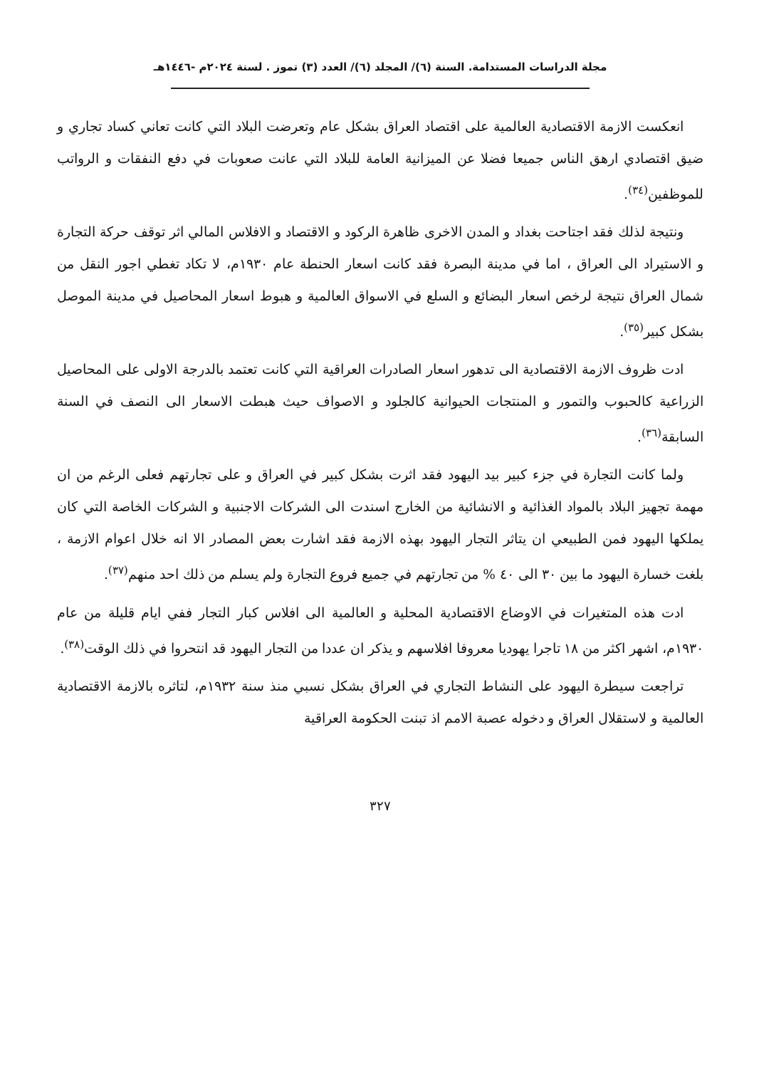مجلة الدراسات المستدامة. السنة (٦)/ المجلد (٦)/ العدد (٣) تموز . لسنة ٢٠٢٤م -١٤٤٦هـ
انعكست الازمة الاقتصادية العالمية على اقتصاد العراق بشكل عام وتعرضت البلاد التي كانت تعاني كساد تجاري و ضيق اقتصادي ارهق الناس جميعا فضلا عن الميزانية العامة للبلاد التي عانت صعوبات في دفع النفقات و الرواتب للموظفين<sup>(٣٤)</sup>.
ونتيجة لذلك فقد اجتاحت بغداد و المدن الاخرى ظاهرة الركود و الاقتصاد و الافلاس المالي اثر توقف حركة التجارة و الاستيراد الى العراق ، اما في مدينة البصرة فقد كانت اسعار الحنطة عام ١٩٣٠م، لا تكاد تغطي اجور النقل من شمال العراق نتيجة لرخص اسعار البضائع و السلع في الاسواق العالمية و هبوط اسعار المحاصيل في مدينة الموصل بشكل كبير<sup>(٣٥)</sup>.
ادت ظروف الازمة الاقتصادية الى تدهور اسعار الصادرات العراقية التي كانت تعتمد بالدرجة الاولى على المحاصيل الزراعية كالحبوب والتمور و المنتجات الحيوانية كالجلود و الاصواف حيث هبطت الاسعار الى النصف في السنة السابقة<sup>(٣٦)</sup>.
ولما كانت التجارة في جزء كبير بيد اليهود فقد اثرت بشكل كبير في العراق و على تجارتهم فعلى الرغم من ان مهمة تجهيز البلاد بالمواد الغذائية و الانشائية من الخارج اسندت الى الشركات الاجنبية و الشركات الخاصة التي كان يملكها اليهود فمن الطبيعي ان يتاثر التجار اليهود بهذه الازمة فقد اشارت بعض المصادر الا انه خلال اعوام الازمة ، بلغت خسارة اليهود ما بين ٣٠ الى ٤٠ % من تجارتهم في جميع فروع التجارة ولم يسلم من ذلك احد منهم<sup>(٣٧)</sup>.
ادت هذه المتغيرات في الاوضاع الاقتصادية المحلية و العالمية الى افلاس كبار التجار ففي ايام قليلة من عام ١٩٣٠م، اشهر اكثر من ١٨ تاجرا يهوديا معروفا افلاسهم و يذكر ان عددا من التجار اليهود قد انتحروا في ذلك الوقت<sup>(٣٨)</sup>.
تراجعت سيطرة اليهود على النشاط التجاري في العراق بشكل نسبي منذ سنة ١٩٣٢م، لتاثره بالازمة الاقتصادية العالمية و لاستقلال العراق و دخوله عصبة الامم اذ تبنت الحكومة العراقية
٣٢٧